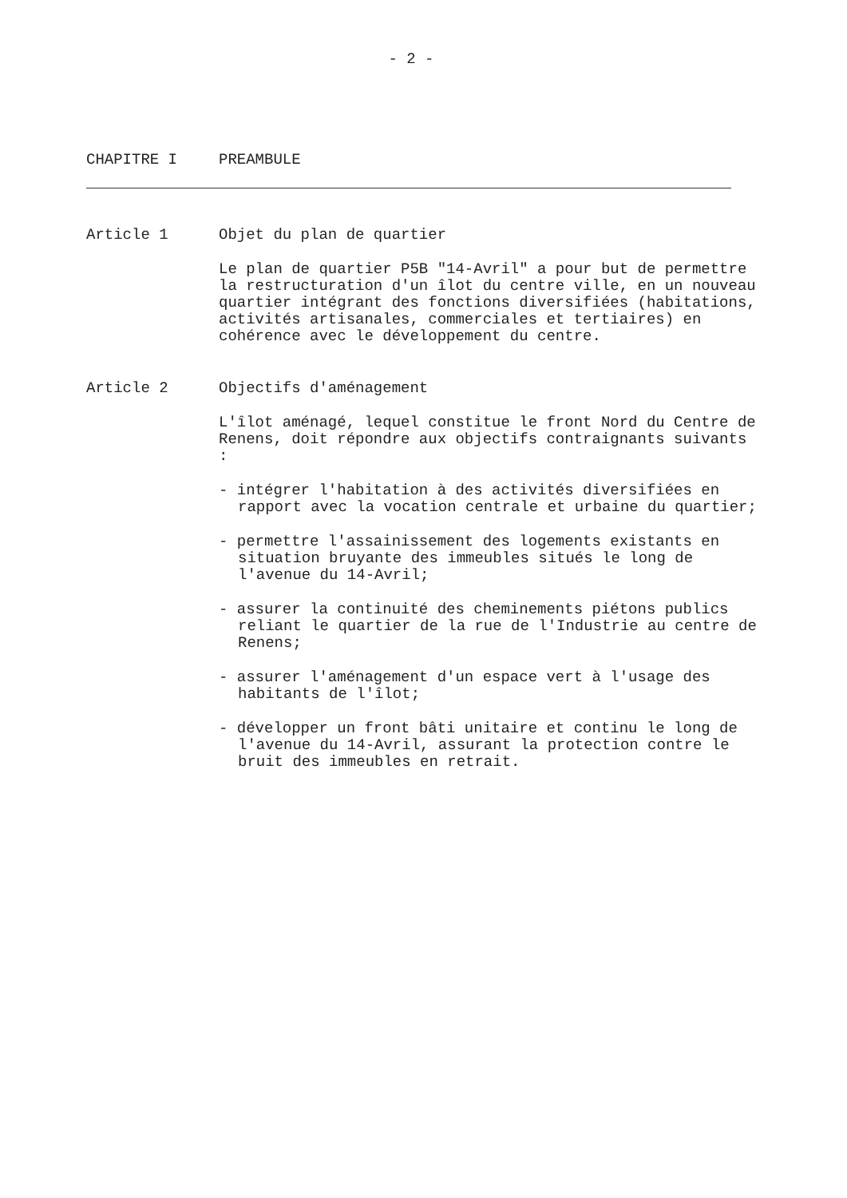- 2 -
CHAPITRE I PREAMBULE
Article 1 Objet du plan de quartier
Le plan de quartier P5B "14-Avril" a pour but de permettre la restructuration d'un îlot du centre ville, en un nouveau quartier intégrant des fonctions diversifiées (habitations, activités artisanales, commerciales et tertiaires) en cohérence avec le développement du centre.
Article 2 Objectifs d'aménagement
L'îlot aménagé, lequel constitue le front Nord du Centre de Renens, doit répondre aux objectifs contraignants suivants :
- intégrer l'habitation à des activités diversifiées en rapport avec la vocation centrale et urbaine du quartier;
- permettre l'assainissement des logements existants en situation bruyante des immeubles situés le long de l'avenue du 14-Avril;
- assurer la continuité des cheminements piétons publics reliant le quartier de la rue de l'Industrie au centre de Renens;
- assurer l'aménagement d'un espace vert à l'usage des habitants de l'îlot;
- développer un front bâti unitaire et continu le long de l'avenue du 14-Avril, assurant la protection contre le bruit des immeubles en retrait.